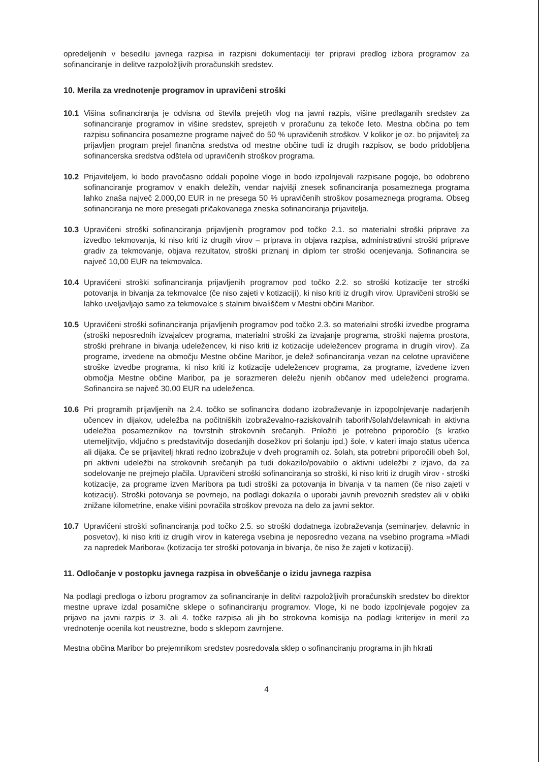opredeljenih v besedilu javnega razpisa in razpisni dokumentaciji ter pripravi predlog izbora programov za sofinanciranje in delitve razpoložljivih proračunskih sredstev.
10. Merila za vrednotenje programov in upravičeni stroški
10.1 Višina sofinanciranja je odvisna od števila prejetih vlog na javni razpis, višine predlaganih sredstev za sofinanciranje programov in višine sredstev, sprejetih v proračunu za tekoče leto. Mestna občina po tem razpisu sofinancira posamezne programe največ do 50 % upravičenih stroškov. V kolikor je oz. bo prijavitelj za prijavljen program prejel finančna sredstva od mestne občine tudi iz drugih razpisov, se bodo pridobljena sofinancerska sredstva odštela od upravičenih stroškov programa.
10.2 Prijaviteljem, ki bodo pravočasno oddali popolne vloge in bodo izpolnjevali razpisane pogoje, bo odobreno sofinanciranje programov v enakih deležih, vendar najvišji znesek sofinanciranja posameznega programa lahko znaša največ 2.000,00 EUR in ne presega 50 % upravičenih stroškov posameznega programa. Obseg sofinanciranja ne more presegati pričakovanega zneska sofinanciranja prijavitelja.
10.3 Upravičeni stroški sofinanciranja prijavljenih programov pod točko 2.1. so materialni stroški priprave za izvedbo tekmovanja, ki niso kriti iz drugih virov – priprava in objava razpisa, administrativni stroški priprave gradiv za tekmovanje, objava rezultatov, stroški priznanj in diplom ter stroški ocenjevanja. Sofinancira se največ 10,00 EUR na tekmovalca.
10.4 Upravičeni stroški sofinanciranja prijavljenih programov pod točko 2.2. so stroški kotizacije ter stroški potovanja in bivanja za tekmovalce (če niso zajeti v kotizaciji), ki niso kriti iz drugih virov. Upravičeni stroški se lahko uveljavljajo samo za tekmovalce s stalnim bivališčem v Mestni občini Maribor.
10.5 Upravičeni stroški sofinanciranja prijavljenih programov pod točko 2.3. so materialni stroški izvedbe programa (stroški neposrednih izvajalcev programa, materialni stroški za izvajanje programa, stroški najema prostora, stroški prehrane in bivanja udeležencev, ki niso kriti iz kotizacije udeležencev programa in drugih virov). Za programe, izvedene na območju Mestne občine Maribor, je delež sofinanciranja vezan na celotne upravičene stroške izvedbe programa, ki niso kriti iz kotizacije udeležencev programa, za programe, izvedene izven območja Mestne občine Maribor, pa je sorazmeren deležu njenih občanov med udeleženci programa. Sofinancira se največ 30,00 EUR na udeleženca.
10.6 Pri programih prijavljenih na 2.4. točko se sofinancira dodano izobraževanje in izpopolnjevanje nadarjenih učencev in dijakov, udeležba na počitniških izobraževalno-raziskovalnih taborih/šolah/delavnicah in aktivna udeležba posameznikov na tovrstnih strokovnih srečanjih. Priložiti je potrebno priporočilo (s kratko utemeljitvijo, vključno s predstavitvijo dosedanjih dosežkov pri šolanju ipd.) šole, v kateri imajo status učenca ali dijaka. Če se prijavitelj hkrati redno izobražuje v dveh programih oz. šolah, sta potrebni priporočili obeh šol, pri aktivni udeležbi na strokovnih srečanjih pa tudi dokazilo/povabilo o aktivni udeležbi z izjavo, da za sodelovanje ne prejmejo plačila. Upravičeni stroški sofinanciranja so stroški, ki niso kriti iz drugih virov - stroški kotizacije, za programe izven Maribora pa tudi stroški za potovanja in bivanja v ta namen (če niso zajeti v kotizaciji). Stroški potovanja se povrnejo, na podlagi dokazila o uporabi javnih prevoznih sredstev ali v obliki znižane kilometrine, enake višini povračila stroškov prevoza na delo za javni sektor.
10.7 Upravičeni stroški sofinanciranja pod točko 2.5. so stroški dodatnega izobraževanja (seminarjev, delavnic in posvetov), ki niso kriti iz drugih virov in katerega vsebina je neposredno vezana na vsebino programa »Mladi za napredek Maribora« (kotizacija ter stroški potovanja in bivanja, če niso že zajeti v kotizaciji).
11. Odločanje v postopku javnega razpisa in obveščanje o izidu javnega razpisa
Na podlagi predloga o izboru programov za sofinanciranje in delitvi razpoložljivih proračunskih sredstev bo direktor mestne uprave izdal posamične sklepe o sofinanciranju programov. Vloge, ki ne bodo izpolnjevale pogojev za prijavo na javni razpis iz 3. ali 4. točke razpisa ali jih bo strokovna komisija na podlagi kriterijev in meril za vrednotenje ocenila kot neustrezne, bodo s sklepom zavrnjene.
Mestna občina Maribor bo prejemnikom sredstev posredovala sklep o sofinanciranju programa in jih hkrati
4